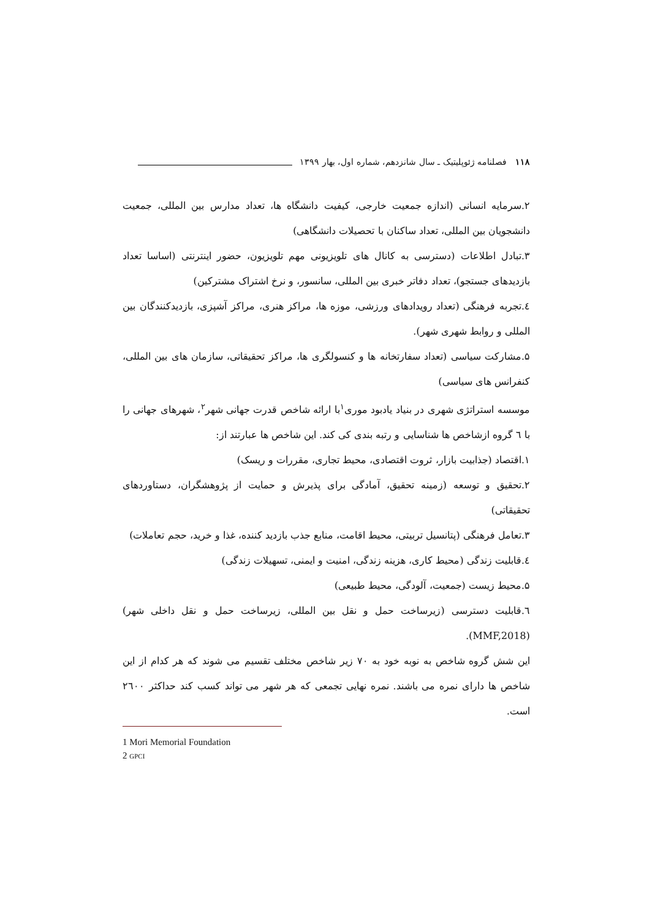۱۱۸ فصلنامه ژئوپلیتیک ـ سال شانزدهم، شماره اول، بهار ۱۳۹۹
۲.سرمایه انسانی (اندازه جمعیت خارجی، کیفیت دانشگاه ها، تعداد مدارس بین المللی، جمعیت دانشجویان بین المللی، تعداد ساکنان با تحصیلات دانشگاهی)
۳.تبادل اطلاعات (دسترسی به کانال های تلویزیونی مهم تلویزیون، حضور اینترنتی (اساسا تعداد بازدیدهای جستجو)، تعداد دفاتر خبری بین المللی، سانسور، و نرخ اشتراک مشترکین)
٤.تجربه فرهنگی (تعداد رویدادهای ورزشی، موزه ها، مراکز هنری، مراکز آشپزی، بازدیدکنندگان بین المللی و روابط شهری شهر).
۵.مشارکت سیاسی (تعداد سفارتخانه ها و کنسولگری ها، مراکز تحقیقاتی، سازمان های بین المللی، کنفرانس های سیاسی)
موسسه استراتژی شهری در بنیاد یادبود موری<sup>۱</sup>با ارائه شاخص قدرت جهانی شهر<sup>۲</sup>، شهرهای جهانی را با ٦ گروه ازشاخص ها شناسایی و رتبه بندی کی کند. این شاخص ها عبارتند از:
۱.اقتصاد (جذابیت بازار، ثروت اقتصادی، محیط تجاری، مقررات و ریسک)
۲.تحقیق و توسعه (زمینه تحقیق، آمادگی برای پذیرش و حمایت از پژوهشگران، دستاوردهای تحقیقاتی)
۳.تعامل فرهنگی (پتانسیل تربیتی، محیط اقامت، منابع جذب بازدید کننده، غذا و خرید، حجم تعاملات)
٤.قابلیت زندگی (محیط کاری، هزینه زندگی، امنیت و ایمنی، تسهیلات زندگی)
۵.محیط زیست (جمعیت، آلودگی، محیط طبیعی)
٦.قابلیت دسترسی (زیرساخت حمل و نقل بین المللی، زیرساخت حمل و نقل داخلی شهر) (MMF,2018).
این شش گروه شاخص به نوبه خود به ۷۰ زیر شاخص مختلف تقسیم می شوند که هر کدام از این شاخص ها دارای نمره می باشند. نمره نهایی تجمعی که هر شهر می تواند کسب کند حداکثر ۲٦۰۰ است.
1 Mori Memorial Foundation
2 GPCI